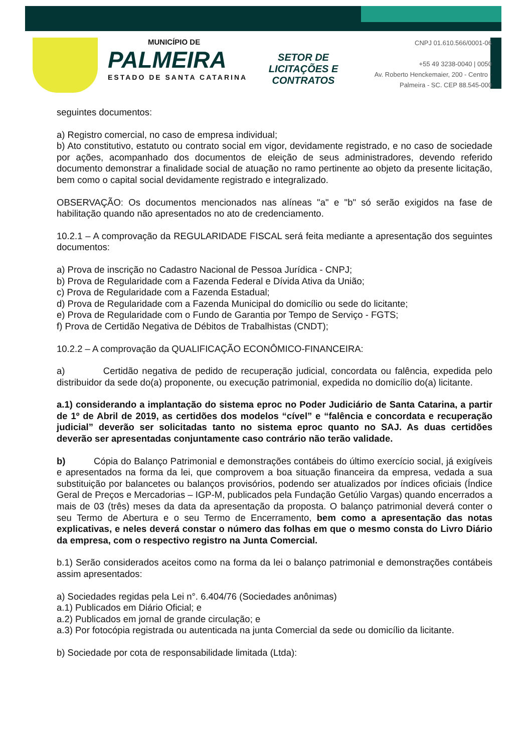MUNICÍPIO DE
PALMEIRA
ESTADO DE SANTA CATARINA
SETOR DE LICITAÇÕES E CONTRATOS
CNPJ 01.610.566/0001-06
+55 49 3238-0040 | 0050
Av. Roberto Henckemaier, 200 - Centro -
Palmeira - SC. CEP 88.545-000
seguintes documentos:
a) Registro comercial, no caso de empresa individual;
b) Ato constitutivo, estatuto ou contrato social em vigor, devidamente registrado, e no caso de sociedade por ações, acompanhado dos documentos de eleição de seus administradores, devendo referido documento demonstrar a finalidade social de atuação no ramo pertinente ao objeto da presente licitação, bem como o capital social devidamente registrado e integralizado.
OBSERVAÇÃO: Os documentos mencionados nas alíneas "a" e "b" só serão exigidos na fase de habilitação quando não apresentados no ato de credenciamento.
10.2.1 – A comprovação da REGULARIDADE FISCAL será feita mediante a apresentação dos seguintes documentos:
a) Prova de inscrição no Cadastro Nacional de Pessoa Jurídica - CNPJ;
b) Prova de Regularidade com a Fazenda Federal e Dívida Ativa da União;
c) Prova de Regularidade com a Fazenda Estadual;
d) Prova de Regularidade com a Fazenda Municipal do domicílio ou sede do licitante;
e) Prova de Regularidade com o Fundo de Garantia por Tempo de Serviço - FGTS;
f) Prova de Certidão Negativa de Débitos de Trabalhistas (CNDT);
10.2.2 – A comprovação da QUALIFICAÇÃO ECONÔMICO-FINANCEIRA:
a) Certidão negativa de pedido de recuperação judicial, concordata ou falência, expedida pelo distribuidor da sede do(a) proponente, ou execução patrimonial, expedida no domicílio do(a) licitante.
a.1) considerando a implantação do sistema eproc no Poder Judiciário de Santa Catarina, a partir de 1º de Abril de 2019, as certidões dos modelos “cível” e “falência e concordata e recuperação judicial” deverão ser solicitadas tanto no sistema eproc quanto no SAJ. As duas certidões deverão ser apresentadas conjuntamente caso contrário não terão validade.
b) Cópia do Balanço Patrimonial e demonstrações contábeis do último exercício social, já exigíveis e apresentados na forma da lei, que comprovem a boa situação financeira da empresa, vedada a sua substituição por balancetes ou balanços provisórios, podendo ser atualizados por índices oficiais (Índice Geral de Preços e Mercadorias – IGP-M, publicados pela Fundação Getúlio Vargas) quando encerrados a mais de 03 (três) meses da data da apresentação da proposta. O balanço patrimonial deverá conter o seu Termo de Abertura e o seu Termo de Encerramento, bem como a apresentação das notas explicativas, e neles deverá constar o número das folhas em que o mesmo consta do Livro Diário da empresa, com o respectivo registro na Junta Comercial.
b.1) Serão considerados aceitos como na forma da lei o balanço patrimonial e demonstrações contábeis assim apresentados:
a) Sociedades regidas pela Lei n°. 6.404/76 (Sociedades anônimas)
a.1) Publicados em Diário Oficial; e
a.2) Publicados em jornal de grande circulação; e
a.3) Por fotocópia registrada ou autenticada na junta Comercial da sede ou domicílio da licitante.
b) Sociedade por cota de responsabilidade limitada (Ltda):